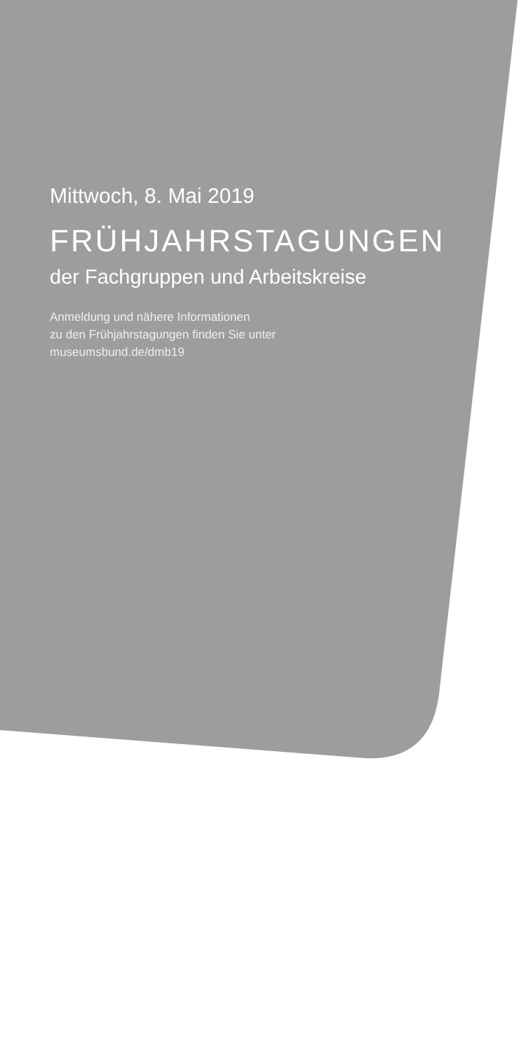Mittwoch, 8. Mai 2019
FRÜHJAHRSTAGUNGEN
der Fachgruppen und Arbeitskreise
Anmeldung und nähere Informationen
zu den Frühjahrstagungen finden Sie unter
museumsbund.de/dmb19